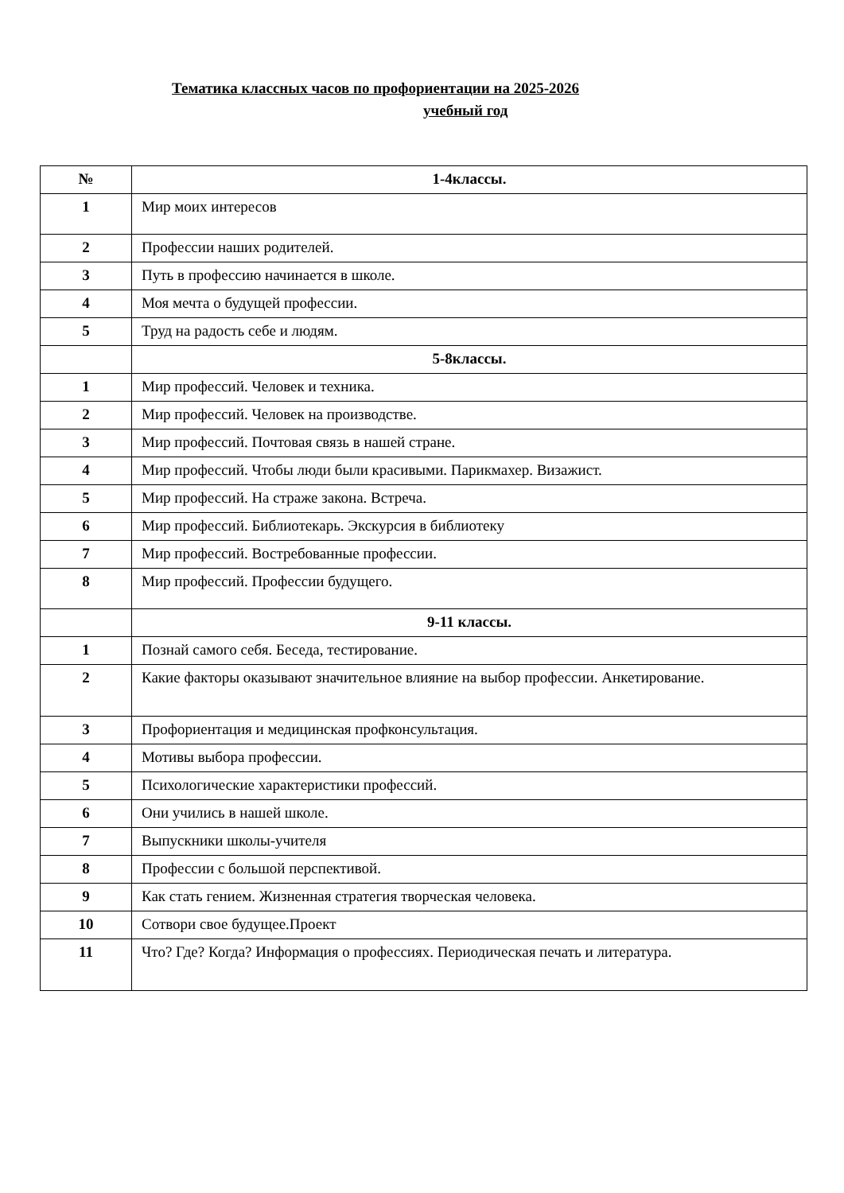Тематика классных часов по профориентации на 2025-2026
учебный год
| № | 1-4классы. |
| --- | --- |
| 1 | Мир моих интересов |
| 2 | Профессии наших родителей. |
| 3 | Путь в профессию начинается в школе. |
| 4 | Моя мечта о будущей профессии. |
| 5 | Труд на радость себе и людям. |
| | 5-8классы. |
| 1 | Мир профессий. Человек и техника. |
| 2 | Мир профессий. Человек на производстве. |
| 3 | Мир профессий. Почтовая связь в нашей стране. |
| 4 | Мир профессий. Чтобы люди были красивыми. Парикмахер. Визажист. |
| 5 | Мир профессий. На страже закона. Встреча. |
| 6 | Мир профессий. Библиотекарь. Экскурсия в библиотеку |
| 7 | Мир профессий. Востребованные профессии. |
| 8 | Мир профессий. Профессии будущего. |
| | 9-11 классы. |
| 1 | Познай самого себя. Беседа, тестирование. |
| 2 | Какие факторы оказывают значительное влияние на выбор профессии. Анкетирование. |
| 3 | Профориентация и медицинская профконсультация. |
| 4 | Мотивы выбора профессии. |
| 5 | Психологические характеристики профессий. |
| 6 | Они учились в нашей школе. |
| 7 | Выпускники школы-учителя |
| 8 | Профессии с большой перспективой. |
| 9 | Как стать гением. Жизненная стратегия творческая человека. |
| 10 | Сотвори свое будущее.Проект |
| 11 | Что? Где? Когда? Информация о профессиях. Периодическая печать и литература. |